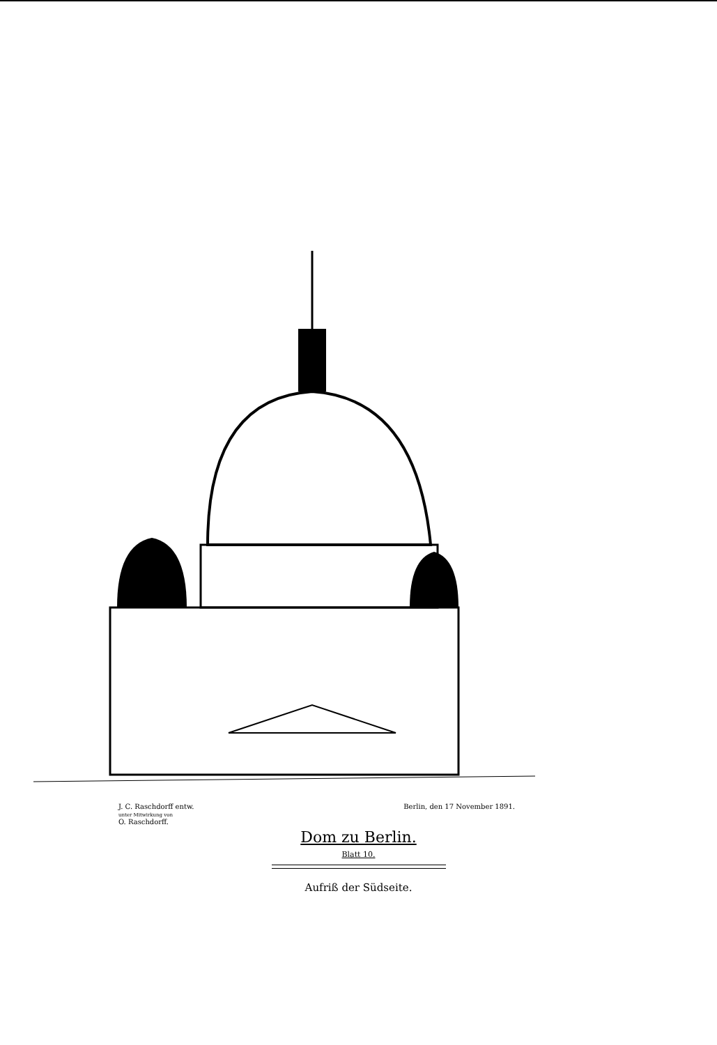J. C. Raschdorff entw.
unter Mitwirkung von
O. Raschdorff.
Berlin, den 17 November 1891.
Dom zu Berlin.
Blatt 10.
Aufriß der Südseite.